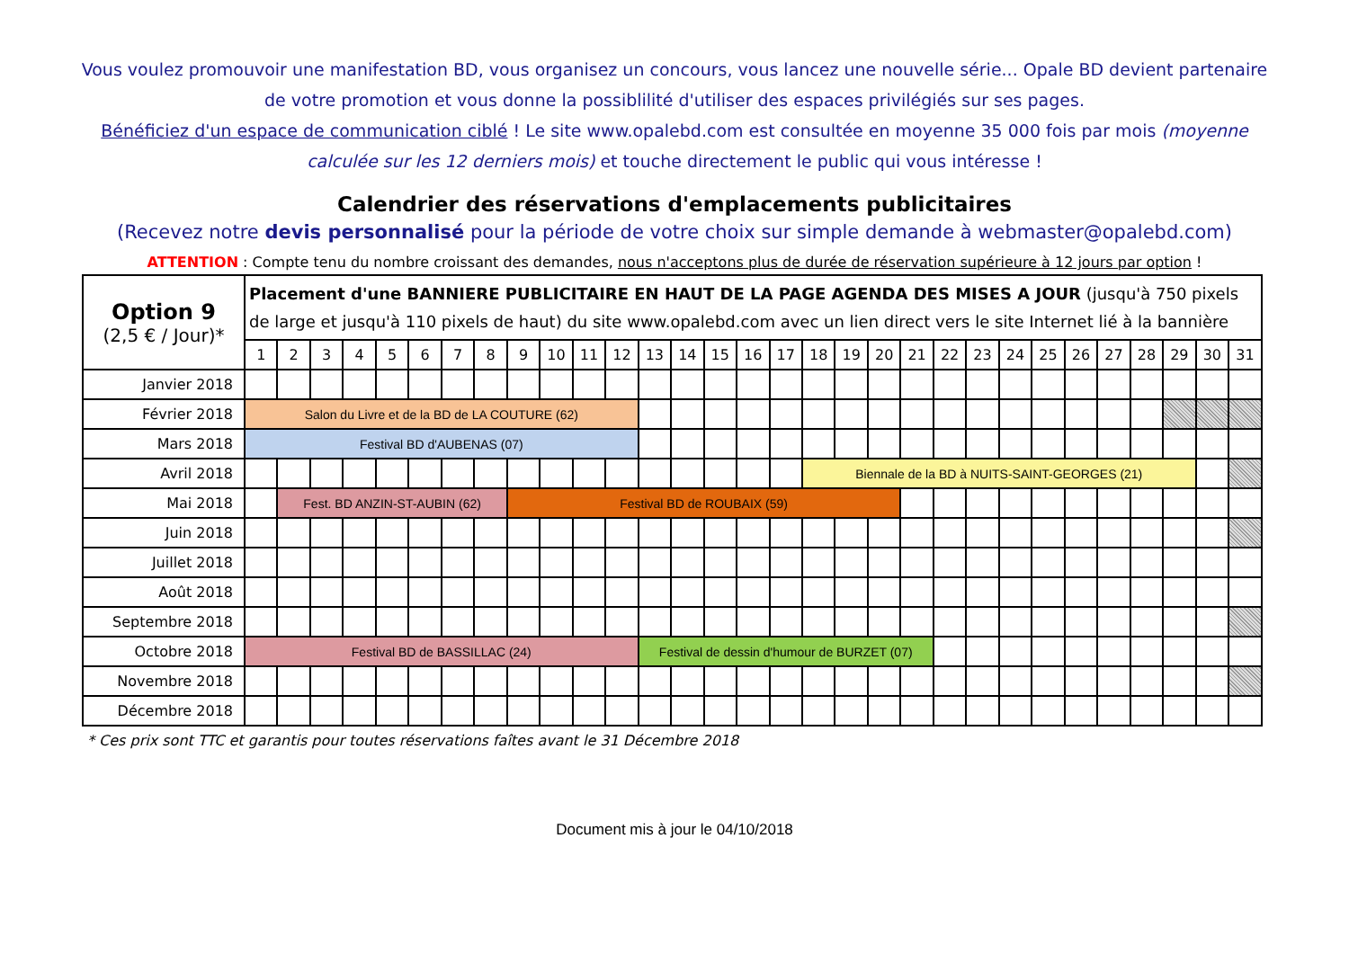Vous voulez promouvoir une manifestation BD, vous organisez un concours, vous lancez une nouvelle série... Opale BD devient partenaire de votre promotion et vous donne la possiblilité d'utiliser des espaces privilégiés sur ses pages.
Bénéficiez d'un espace de communication ciblé ! Le site www.opalebd.com est consultée en moyenne 35 000 fois par mois (moyenne calculée sur les 12 derniers mois) et touche directement le public qui vous intéresse !
Calendrier des réservations d'emplacements publicitaires
(Recevez notre devis personnalisé pour la période de votre choix sur simple demande à webmaster@opalebd.com)
ATTENTION : Compte tenu du nombre croissant des demandes, nous n'acceptons plus de durée de réservation supérieure à 12 jours par option !
| Option 9 (2,5 € / Jour)* | Placement d'une BANNIERE PUBLICITAIRE EN HAUT DE LA PAGE AGENDA DES MISES A JOUR (jusqu'à 750 pixels de large et jusqu'à 110 pixels de haut) du site www.opalebd.com avec un lien direct vers le site Internet lié à la bannière | | | | | | | | | | | | | | | | | | | | | | | | | | | | | | |
| | 1 | 2 | 3 | 4 | 5 | 6 | 7 | 8 | 9 | 10 | 11 | 12 | 13 | 14 | 15 | 16 | 17 | 18 | 19 | 20 | 21 | 22 | 23 | 24 | 25 | 26 | 27 | 28 | 29 | 30 | 31 |
| Janvier 2018 | | | | | | | | | | | | | | | | | | | | | | | | | | | | | | | |
| Février 2018 | Salon du Livre et de la BD de LA COUTURE (62) | | | | | | | | | | | | | | | | | | | | | | | | | | | | | | |
| Mars 2018 | Festival BD d'AUBENAS (07) | | | | | | | | | | | | | | | | | | | | | | | | | | | | | | |
| Avril 2018 | | | | | | | | | | | | | | | | | | Biennale de la BD à NUITS-SAINT-GEORGES (21) | | | | | | | | | | | | | |
| Mai 2018 | | Fest. BD ANZIN-ST-AUBIN (62) | | | | | | | Festival BD de ROUBAIX (59) | | | | | | | | | | | | | | | | | | | | | | |
| Juin 2018 | | | | | | | | | | | | | | | | | | | | | | | | | | | | | | | |
| Juillet 2018 | | | | | | | | | | | | | | | | | | | | | | | | | | | | | | | |
| Août 2018 | | | | | | | | | | | | | | | | | | | | | | | | | | | | | | | |
| Septembre 2018 | | | | | | | | | | | | | | | | | | | | | | | | | | | | | | | |
| Octobre 2018 | Festival BD de BASSILLAC (24) | | | | | | | | | | | | Festival de dessin d'humour de BURZET (07) | | | | | | | | | | | | | | | | | | |
| Novembre 2018 | | | | | | | | | | | | | | | | | | | | | | | | | | | | | | | |
| Décembre 2018 | | | | | | | | | | | | | | | | | | | | | | | | | | | | | | | |
* Ces prix sont TTC et garantis pour toutes réservations faîtes avant le 31 Décembre 2018
Document mis à jour le 04/10/2018